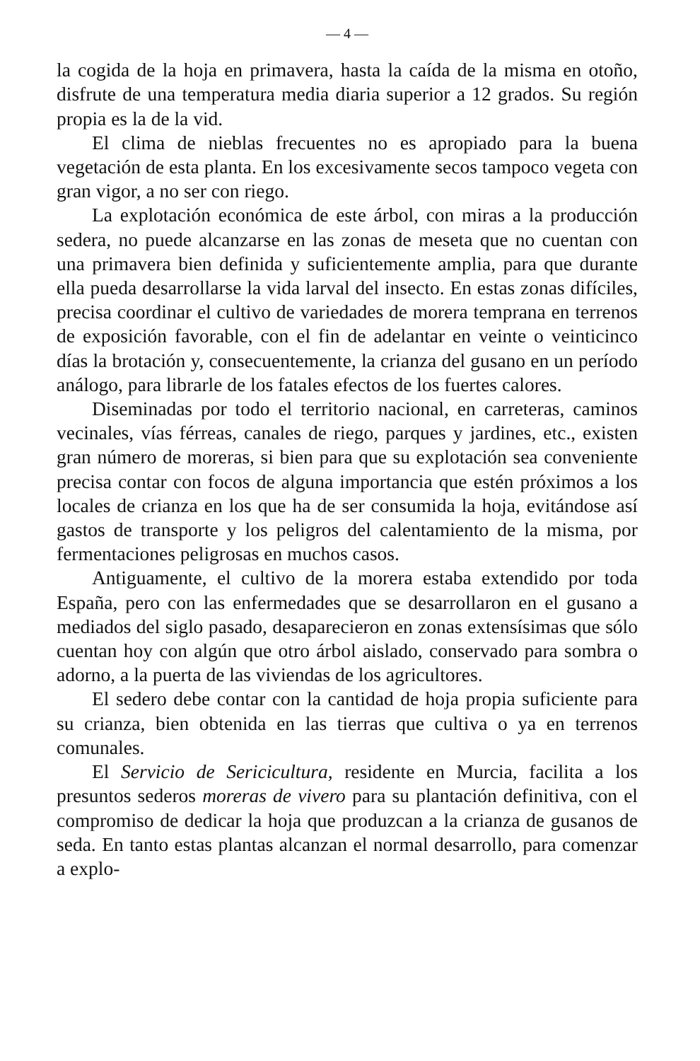— 4 —
la cogida de la hoja en primavera, hasta la caída de la misma en otoño, disfrute de una temperatura media diaria superior a 12 grados. Su región propia es la de la vid.
El clima de nieblas frecuentes no es apropiado para la buena vegetación de esta planta. En los excesivamente secos tampoco vegeta con gran vigor, a no ser con riego.
La explotación económica de este árbol, con miras a la producción sedera, no puede alcanzarse en las zonas de meseta que no cuentan con una primavera bien definida y suficientemente amplia, para que durante ella pueda desarrollarse la vida larval del insecto. En estas zonas difíciles, precisa coordinar el cultivo de variedades de morera temprana en terrenos de exposición favorable, con el fin de adelantar en veinte o veinticinco días la brotación y, consecuentemente, la crianza del gusano en un período análogo, para librarle de los fatales efectos de los fuertes calores.
Diseminadas por todo el territorio nacional, en carreteras, caminos vecinales, vías férreas, canales de riego, parques y jardines, etc., existen gran número de moreras, si bien para que su explotación sea conveniente precisa contar con focos de alguna importancia que estén próximos a los locales de crianza en los que ha de ser consumida la hoja, evitándose así gastos de transporte y los peligros del calentamiento de la misma, por fermentaciones peligrosas en muchos casos.
Antiguamente, el cultivo de la morera estaba extendido por toda España, pero con las enfermedades que se desarrollaron en el gusano a mediados del siglo pasado, desaparecieron en zonas extensísimas que sólo cuentan hoy con algún que otro árbol aislado, conservado para sombra o adorno, a la puerta de las viviendas de los agricultores.
El sedero debe contar con la cantidad de hoja propia suficiente para su crianza, bien obtenida en las tierras que cultiva o ya en terrenos comunales.
El Servicio de Sericicultura, residente en Murcia, facilita a los presuntos sederos moreras de vivero para su plantación definitiva, con el compromiso de dedicar la hoja que produzcan a la crianza de gusanos de seda. En tanto estas plantas alcanzan el normal desarrollo, para comenzar a explo-